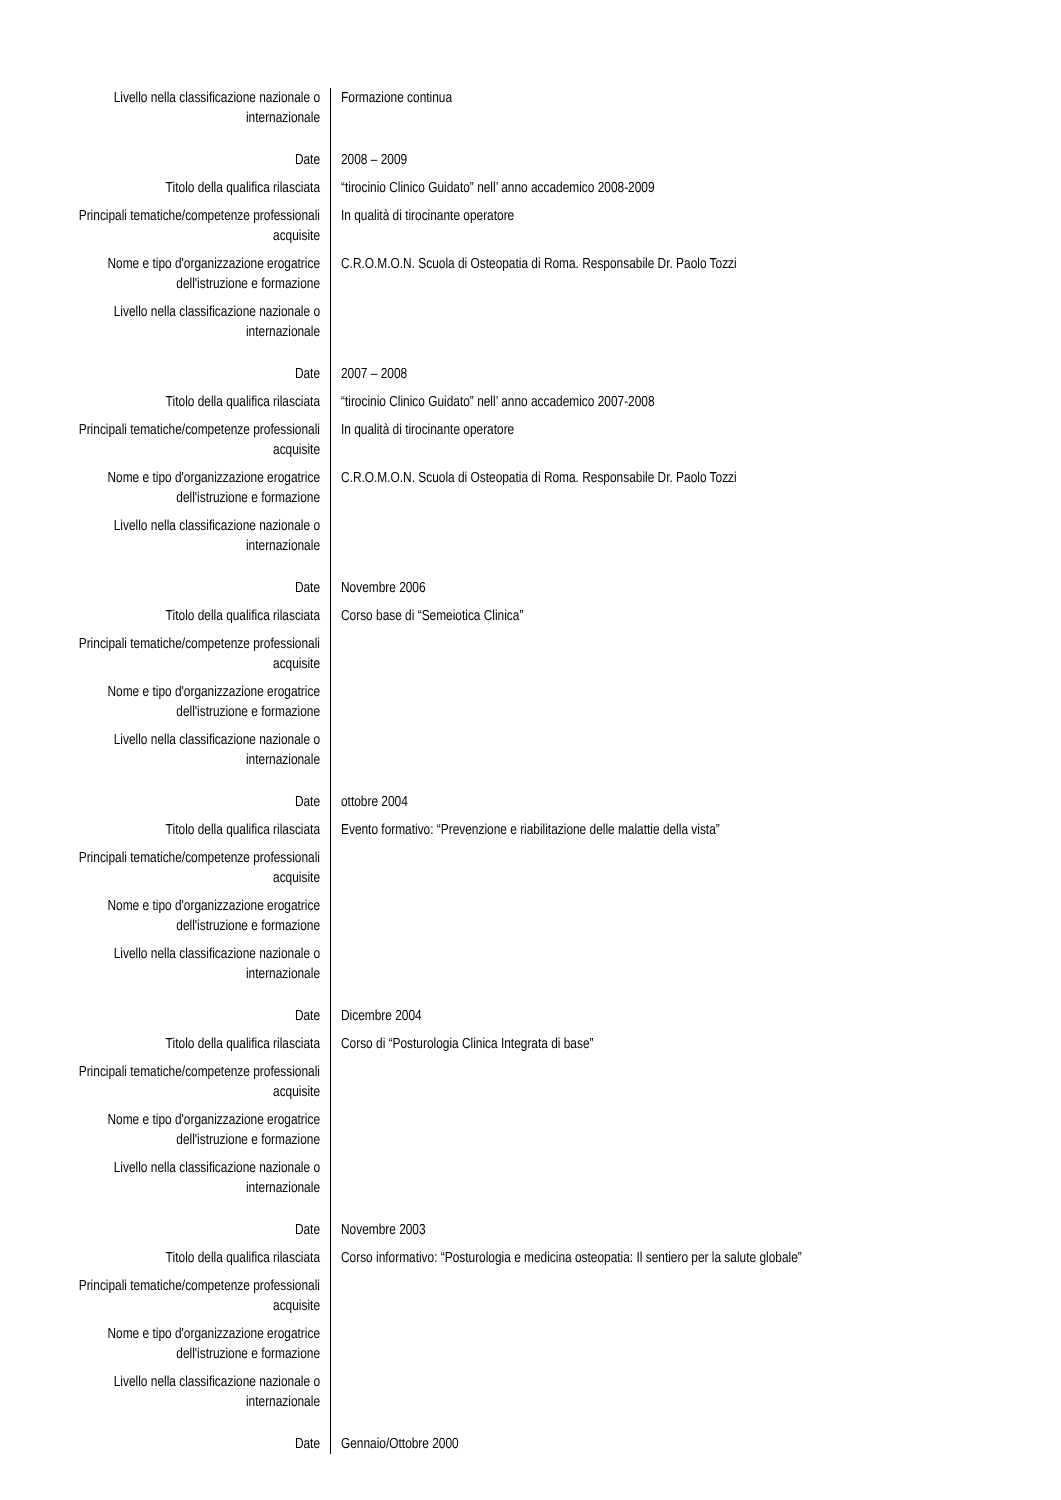| Livello nella classificazione nazionale o internazionale | Formazione continua |
| Date | 2008 – 2009 |
| Titolo della qualifica rilasciata | “tirocinio Clinico Guidato” nell’ anno accademico 2008-2009 |
| Principali tematiche/competenze professionali acquisite | In qualità di tirocinante operatore |
| Nome e tipo d'organizzazione erogatrice dell'istruzione e formazione | C.R.O.M.O.N. Scuola di Osteopatia di Roma. Responsabile Dr. Paolo Tozzi |
| Livello nella classificazione nazionale o internazionale | |
| Date | 2007 – 2008 |
| Titolo della qualifica rilasciata | “tirocinio Clinico Guidato” nell’ anno accademico 2007-2008 |
| Principali tematiche/competenze professionali acquisite | In qualità di tirocinante operatore |
| Nome e tipo d'organizzazione erogatrice dell'istruzione e formazione | C.R.O.M.O.N. Scuola di Osteopatia di Roma. Responsabile Dr. Paolo Tozzi |
| Livello nella classificazione nazionale o internazionale | |
| Date | Novembre 2006 |
| Titolo della qualifica rilasciata | Corso base di “Semeiotica Clinica” |
| Principali tematiche/competenze professionali acquisite | |
| Nome e tipo d'organizzazione erogatrice dell'istruzione e formazione | |
| Livello nella classificazione nazionale o internazionale | |
| Date | ottobre 2004 |
| Titolo della qualifica rilasciata | Evento formativo: “Prevenzione e riabilitazione delle malattie della vista” |
| Principali tematiche/competenze professionali acquisite | |
| Nome e tipo d'organizzazione erogatrice dell'istruzione e formazione | |
| Livello nella classificazione nazionale o internazionale | |
| Date | Dicembre 2004 |
| Titolo della qualifica rilasciata | Corso di “Posturologia Clinica Integrata di base” |
| Principali tematiche/competenze professionali acquisite | |
| Nome e tipo d'organizzazione erogatrice dell'istruzione e formazione | |
| Livello nella classificazione nazionale o internazionale | |
| Date | Novembre 2003 |
| Titolo della qualifica rilasciata | Corso informativo: “Posturologia e medicina osteopatia: Il sentiero per la salute globale” |
| Principali tematiche/competenze professionali acquisite | |
| Nome e tipo d'organizzazione erogatrice dell'istruzione e formazione | |
| Livello nella classificazione nazionale o internazionale | |
| Date | Gennaio/Ottobre 2000 |